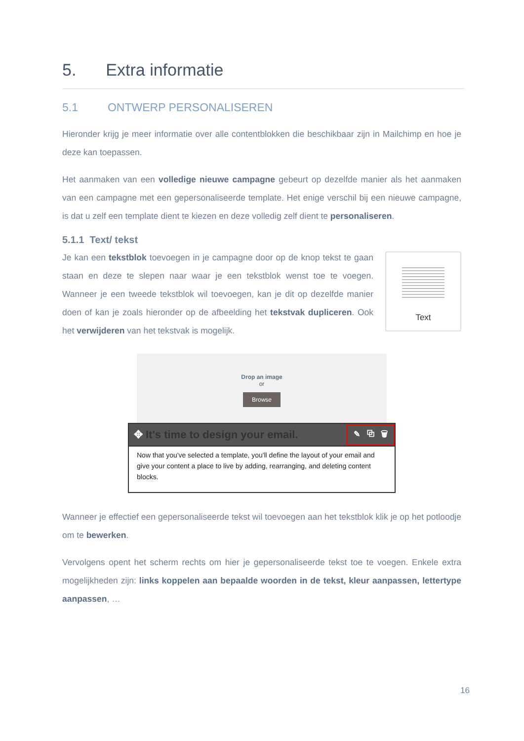5. Extra informatie
5.1 ONTWERP PERSONALISEREN
Hieronder krijg je meer informatie over alle contentblokken die beschikbaar zijn in Mailchimp en hoe je deze kan toepassen.
Het aanmaken van een volledige nieuwe campagne gebeurt op dezelfde manier als het aanmaken van een campagne met een gepersonaliseerde template. Het enige verschil bij een nieuwe campagne, is dat u zelf een template dient te kiezen en deze volledig zelf dient te personaliseren.
5.1.1 Text/ tekst
Je kan een tekstblok toevoegen in je campagne door op de knop tekst te gaan staan en deze te slepen naar waar je een tekstblok wenst toe te voegen. Wanneer je een tweede tekstblok wil toevoegen, kan je dit op dezelfde manier doen of kan je zoals hieronder op de afbeelding het tekstvak dupliceren. Ook het verwijderen van het tekstvak is mogelijk.
Text
Drop an image
or
Browse
✥ It's time to design your email. ✎ ⧉ 🗑
Now that you've selected a template, you'll define the layout of your email and give your content a place to live by adding, rearranging, and deleting content blocks.
Wanneer je effectief een gepersonaliseerde tekst wil toevoegen aan het tekstblok klik je op het potloodje om te bewerken.
Vervolgens opent het scherm rechts om hier je gepersonaliseerde tekst toe te voegen. Enkele extra mogelijkheden zijn: links koppelen aan bepaalde woorden in de tekst, kleur aanpassen, lettertype aanpassen, …
16